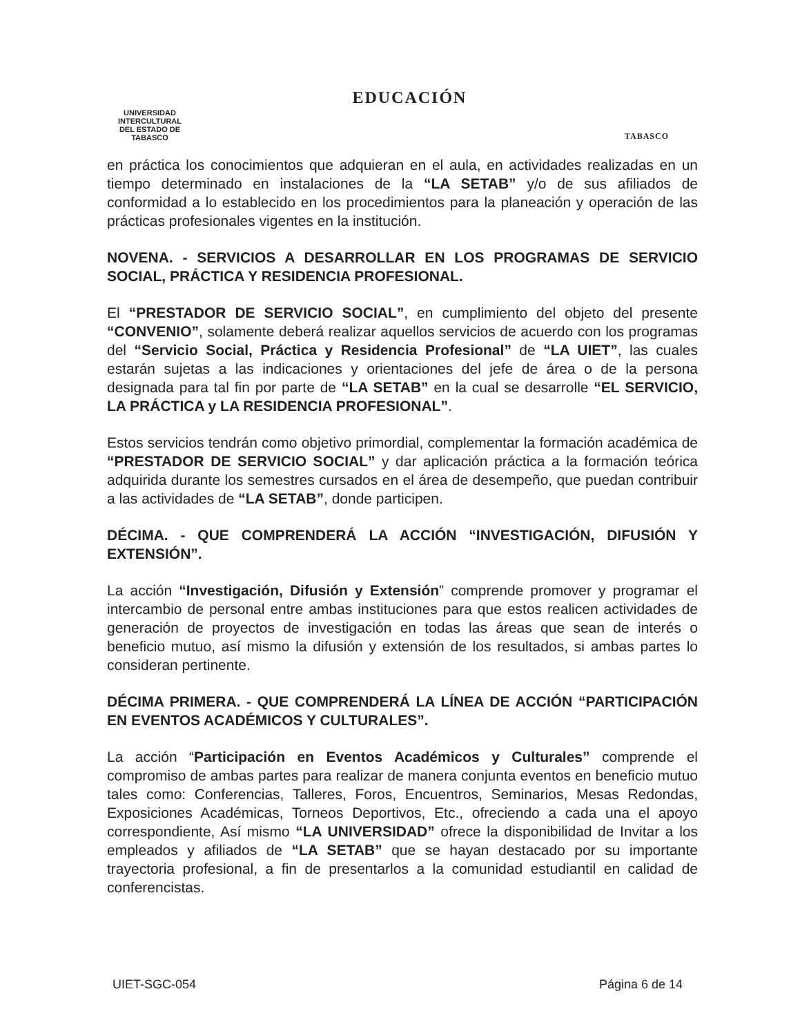UNIVERSIDAD INTERCULTURAL
DEL ESTADO DE TABASCO
EDUCACIÓN
TABASCO
en práctica los conocimientos que adquieran en el aula, en actividades realizadas en un tiempo determinado en instalaciones de la “LA SETAB” y/o de sus afiliados de conformidad a lo establecido en los procedimientos para la planeación y operación de las prácticas profesionales vigentes en la institución.
NOVENA. - SERVICIOS A DESARROLLAR EN LOS PROGRAMAS DE SERVICIO SOCIAL, PRÁCTICA Y RESIDENCIA PROFESIONAL.
El “PRESTADOR DE SERVICIO SOCIAL”, en cumplimiento del objeto del presente “CONVENIO”, solamente deberá realizar aquellos servicios de acuerdo con los programas del “Servicio Social, Práctica y Residencia Profesional” de “LA UIET”, las cuales estarán sujetas a las indicaciones y orientaciones del jefe de área o de la persona designada para tal fin por parte de “LA SETAB” en la cual se desarrolle “EL SERVICIO, LA PRÁCTICA y LA RESIDENCIA PROFESIONAL”.
Estos servicios tendrán como objetivo primordial, complementar la formación académica de “PRESTADOR DE SERVICIO SOCIAL” y dar aplicación práctica a la formación teórica adquirida durante los semestres cursados en el área de desempeño, que puedan contribuir a las actividades de “LA SETAB”, donde participen.
DÉCIMA. - QUE COMPRENDERÁ LA ACCIÓN “INVESTIGACIÓN, DIFUSIÓN Y EXTENSIÓN”.
La acción “Investigación, Difusión y Extensión” comprende promover y programar el intercambio de personal entre ambas instituciones para que estos realicen actividades de generación de proyectos de investigación en todas las áreas que sean de interés o beneficio mutuo, así mismo la difusión y extensión de los resultados, si ambas partes lo consideran pertinente.
DÉCIMA PRIMERA. - QUE COMPRENDERÁ LA LÍNEA DE ACCIÓN “PARTICIPACIÓN EN EVENTOS ACADÉMICOS Y CULTURALES”.
La acción “Participación en Eventos Académicos y Culturales” comprende el compromiso de ambas partes para realizar de manera conjunta eventos en beneficio mutuo tales como: Conferencias, Talleres, Foros, Encuentros, Seminarios, Mesas Redondas, Exposiciones Académicas, Torneos Deportivos, Etc., ofreciendo a cada una el apoyo correspondiente, Así mismo “LA UNIVERSIDAD” ofrece la disponibilidad de Invitar a los empleados y afiliados de “LA SETAB” que se hayan destacado por su importante trayectoria profesional, a fin de presentarlos a la comunidad estudiantil en calidad de conferencistas.
UIET-SGC-054 Página 6 de 14